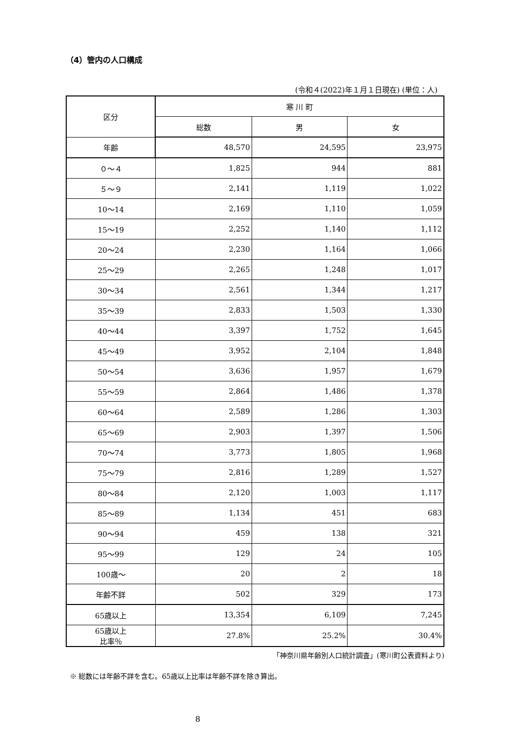（4）管内の人口構成
(令和４(2022)年１月１日現在) (単位：人)
| 区分 | 寒 川 町 | | |
| --- | --- | --- | --- |
| | 総数 | 男 | 女 |
| 年齢 | 48,570 | 24,595 | 23,975 |
| ０～４ | 1,825 | 944 | 881 |
| ５～９ | 2,141 | 1,119 | 1,022 |
| 10～14 | 2,169 | 1,110 | 1,059 |
| 15～19 | 2,252 | 1,140 | 1,112 |
| 20～24 | 2,230 | 1,164 | 1,066 |
| 25～29 | 2,265 | 1,248 | 1,017 |
| 30～34 | 2,561 | 1,344 | 1,217 |
| 35～39 | 2,833 | 1,503 | 1,330 |
| 40～44 | 3,397 | 1,752 | 1,645 |
| 45～49 | 3,952 | 2,104 | 1,848 |
| 50～54 | 3,636 | 1,957 | 1,679 |
| 55～59 | 2,864 | 1,486 | 1,378 |
| 60～64 | 2,589 | 1,286 | 1,303 |
| 65～69 | 2,903 | 1,397 | 1,506 |
| 70～74 | 3,773 | 1,805 | 1,968 |
| 75～79 | 2,816 | 1,289 | 1,527 |
| 80～84 | 2,120 | 1,003 | 1,117 |
| 85～89 | 1,134 | 451 | 683 |
| 90～94 | 459 | 138 | 321 |
| 95～99 | 129 | 24 | 105 |
| 100歳～ | 20 | 2 | 18 |
| 年齢不詳 | 502 | 329 | 173 |
| 65歳以上 | 13,354 | 6,109 | 7,245 |
| 65歳以上 比率％ | 27.8% | 25.2% | 30.4% |
「神奈川県年齢別人口統計調査」(寒川町公表資料より)
※ 総数には年齢不詳を含む。65歳以上比率は年齢不詳を除き算出。
8